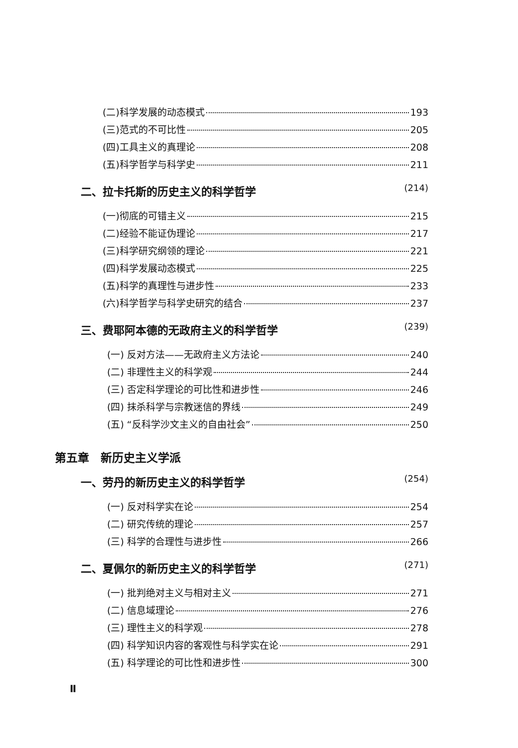(二)科学发展的动态模式 193
(三)范式的不可比性 205
(四)工具主义的真理论 208
(五)科学哲学与科学史 211
二、拉卡托斯的历史主义的科学哲学 (214)
(一)彻底的可错主义 215
(二)经验不能证伪理论 217
(三)科学研究纲领的理论 221
(四)科学发展动态模式 225
(五)科学的真理性与进步性 233
(六)科学哲学与科学史研究的结合 237
三、费耶阿本德的无政府主义的科学哲学 (239)
(一) 反对方法——无政府主义方法论 240
(二) 非理性主义的科学观 244
(三) 否定科学理论的可比性和进步性 246
(四) 抹杀科学与宗教迷信的界线 249
(五) “反科学沙文主义的自由社会” 250
第五章　新历史主义学派
一、劳丹的新历史主义的科学哲学 (254)
(一) 反对科学实在论 254
(二) 研究传统的理论 257
(三) 科学的合理性与进步性 266
二、夏佩尔的新历史主义的科学哲学 (271)
(一) 批判绝对主义与相对主义 271
(二) 信息域理论 276
(三) 理性主义的科学观 278
(四) 科学知识内容的客观性与科学实在论 291
(五) 科学理论的可比性和进步性 300
Ⅱ